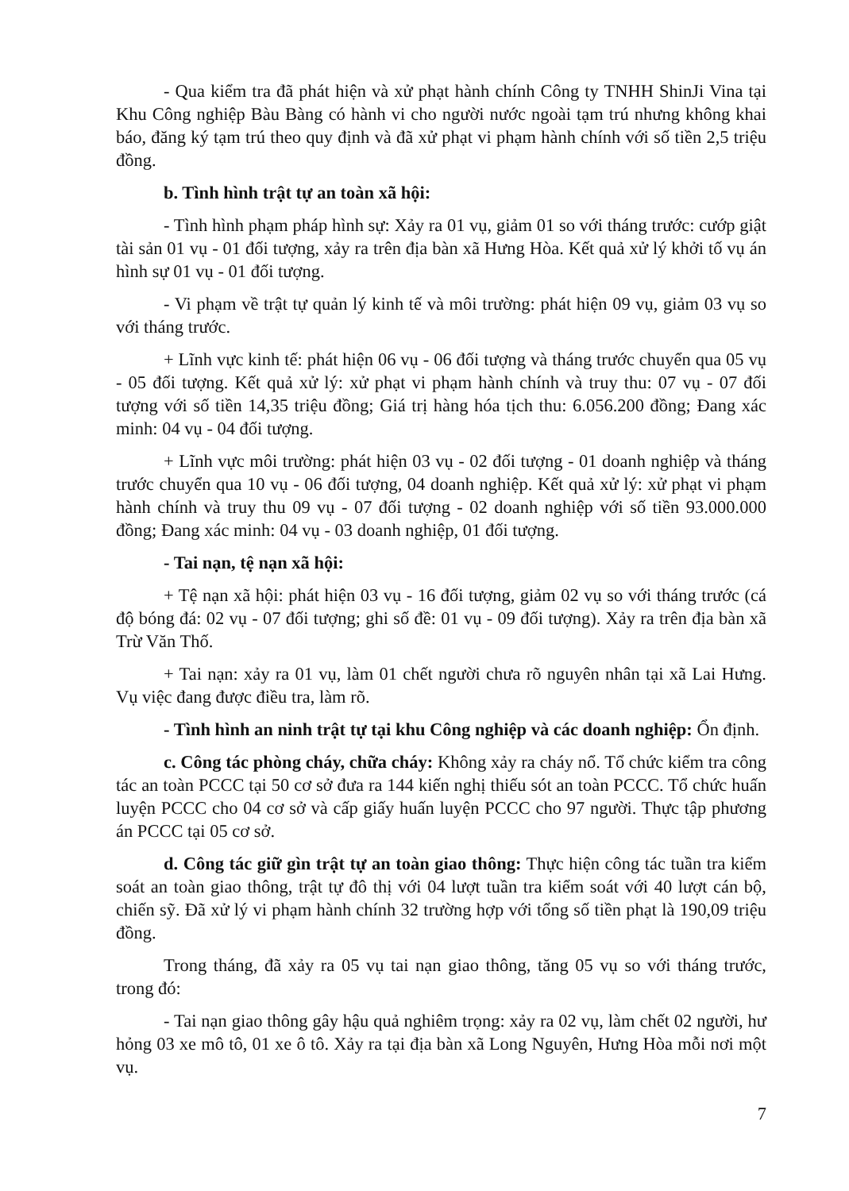- Qua kiểm tra đã phát hiện và xử phạt hành chính Công ty TNHH ShinJi Vina tại Khu Công nghiệp Bàu Bàng có hành vi cho người nước ngoài tạm trú nhưng không khai báo, đăng ký tạm trú theo quy định và đã xử phạt vi phạm hành chính với số tiền 2,5 triệu đồng.
b. Tình hình trật tự an toàn xã hội:
- Tình hình phạm pháp hình sự: Xảy ra 01 vụ, giảm 01 so với tháng trước: cướp giật tài sản 01 vụ - 01 đối tượng, xảy ra trên địa bàn xã Hưng Hòa. Kết quả xử lý khởi tố vụ án hình sự 01 vụ - 01 đối tượng.
- Vi phạm về trật tự quản lý kinh tế và môi trường: phát hiện 09 vụ, giảm 03 vụ so với tháng trước.
+ Lĩnh vực kinh tế: phát hiện 06 vụ - 06 đối tượng và tháng trước chuyển qua 05 vụ - 05 đối tượng. Kết quả xử lý: xử phạt vi phạm hành chính và truy thu: 07 vụ - 07 đối tượng với số tiền 14,35 triệu đồng; Giá trị hàng hóa tịch thu: 6.056.200 đồng; Đang xác minh: 04 vụ - 04 đối tượng.
+ Lĩnh vực môi trường: phát hiện 03 vụ - 02 đối tượng - 01 doanh nghiệp và tháng trước chuyển qua 10 vụ - 06 đối tượng, 04 doanh nghiệp. Kết quả xử lý: xử phạt vi phạm hành chính và truy thu 09 vụ - 07 đối tượng - 02 doanh nghiệp với số tiền 93.000.000 đồng; Đang xác minh: 04 vụ - 03 doanh nghiệp, 01 đối tượng.
- Tai nạn, tệ nạn xã hội:
+ Tệ nạn xã hội: phát hiện 03 vụ - 16 đối tượng, giảm 02 vụ so với tháng trước (cá độ bóng đá: 02 vụ - 07 đối tượng; ghi số đề: 01 vụ - 09 đối tượng). Xảy ra trên địa bàn xã Trừ Văn Thố.
+ Tai nạn: xảy ra 01 vụ, làm 01 chết người chưa rõ nguyên nhân tại xã Lai Hưng. Vụ việc đang được điều tra, làm rõ.
- Tình hình an ninh trật tự tại khu Công nghiệp và các doanh nghiệp: Ổn định.
c. Công tác phòng cháy, chữa cháy: Không xảy ra cháy nổ. Tổ chức kiểm tra công tác an toàn PCCC tại 50 cơ sở đưa ra 144 kiến nghị thiếu sót an toàn PCCC. Tổ chức huấn luyện PCCC cho 04 cơ sở và cấp giấy huấn luyện PCCC cho 97 người. Thực tập phương án PCCC tại 05 cơ sở.
d. Công tác giữ gìn trật tự an toàn giao thông: Thực hiện công tác tuần tra kiểm soát an toàn giao thông, trật tự đô thị với 04 lượt tuần tra kiểm soát với 40 lượt cán bộ, chiến sỹ. Đã xử lý vi phạm hành chính 32 trường hợp với tổng số tiền phạt là 190,09 triệu đồng.
Trong tháng, đã xảy ra 05 vụ tai nạn giao thông, tăng 05 vụ so với tháng trước, trong đó:
- Tai nạn giao thông gây hậu quả nghiêm trọng: xảy ra 02 vụ, làm chết 02 người, hư hỏng 03 xe mô tô, 01 xe ô tô. Xảy ra tại địa bàn xã Long Nguyên, Hưng Hòa mỗi nơi một vụ.
7